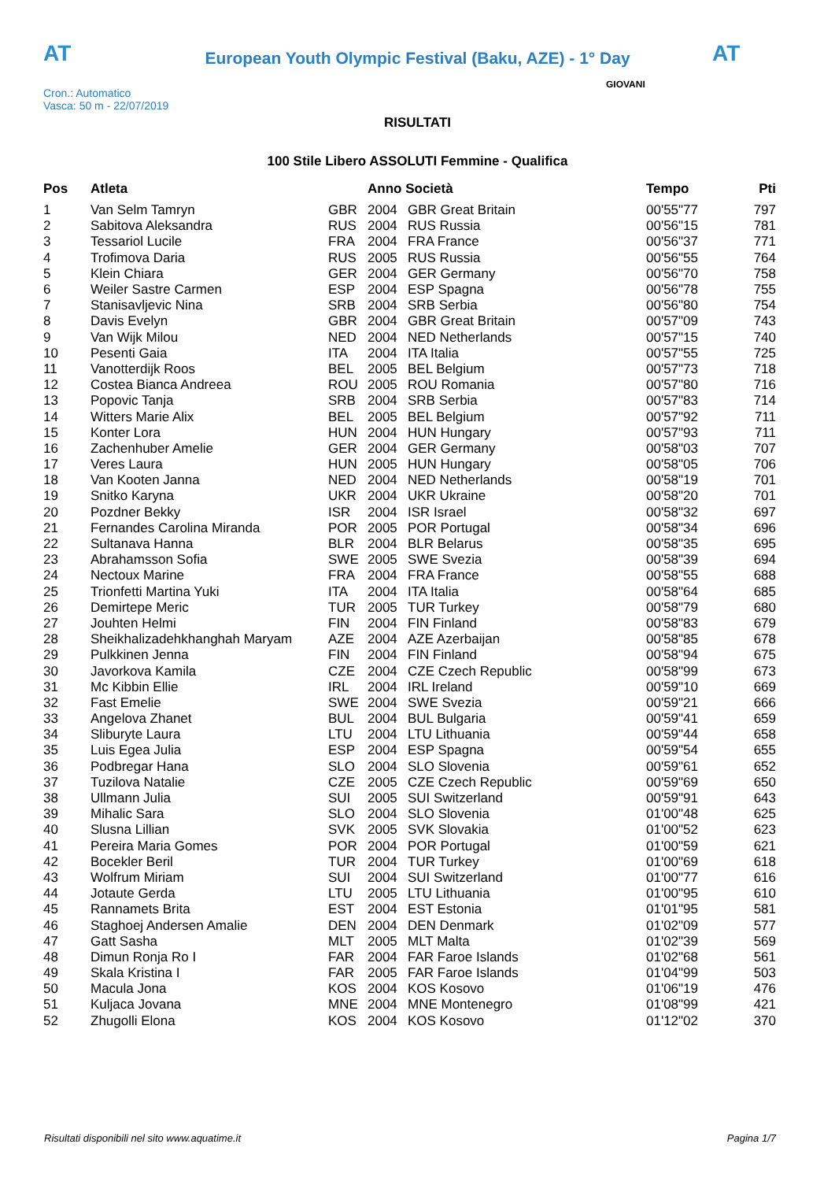AT AT
European Youth Olympic Festival (Baku, AZE) - 1° Day
Cron.: Automatico
Vasca: 50 m - 22/07/2019
GIOVANI
RISULTATI
100 Stile Libero ASSOLUTI Femmine - Qualifica
| Pos | Atleta | | Anno Società | | Tempo | Pti |
| --- | --- | --- | --- | --- | --- | --- |
| 1 | Van Selm Tamryn | GBR | 2004 | GBR Great Britain | 00'55"77 | 797 |
| 2 | Sabitova Aleksandra | RUS | 2004 | RUS Russia | 00'56"15 | 781 |
| 3 | Tessariol Lucile | FRA | 2004 | FRA France | 00'56"37 | 771 |
| 4 | Trofimova Daria | RUS | 2005 | RUS Russia | 00'56"55 | 764 |
| 5 | Klein Chiara | GER | 2004 | GER Germany | 00'56"70 | 758 |
| 6 | Weiler Sastre Carmen | ESP | 2004 | ESP Spagna | 00'56"78 | 755 |
| 7 | Stanisavljevic Nina | SRB | 2004 | SRB Serbia | 00'56"80 | 754 |
| 8 | Davis Evelyn | GBR | 2004 | GBR Great Britain | 00'57"09 | 743 |
| 9 | Van Wijk Milou | NED | 2004 | NED Netherlands | 00'57"15 | 740 |
| 10 | Pesenti Gaia | ITA | 2004 | ITA Italia | 00'57"55 | 725 |
| 11 | Vanotterdijk Roos | BEL | 2005 | BEL Belgium | 00'57"73 | 718 |
| 12 | Costea Bianca Andreea | ROU | 2005 | ROU Romania | 00'57"80 | 716 |
| 13 | Popovic Tanja | SRB | 2004 | SRB Serbia | 00'57"83 | 714 |
| 14 | Witters Marie Alix | BEL | 2005 | BEL Belgium | 00'57"92 | 711 |
| 15 | Konter Lora | HUN | 2004 | HUN Hungary | 00'57"93 | 711 |
| 16 | Zachenhuber Amelie | GER | 2004 | GER Germany | 00'58"03 | 707 |
| 17 | Veres Laura | HUN | 2005 | HUN Hungary | 00'58"05 | 706 |
| 18 | Van Kooten Janna | NED | 2004 | NED Netherlands | 00'58"19 | 701 |
| 19 | Snitko Karyna | UKR | 2004 | UKR Ukraine | 00'58"20 | 701 |
| 20 | Pozdner Bekky | ISR | 2004 | ISR Israel | 00'58"32 | 697 |
| 21 | Fernandes Carolina Miranda | POR | 2005 | POR Portugal | 00'58"34 | 696 |
| 22 | Sultanava Hanna | BLR | 2004 | BLR Belarus | 00'58"35 | 695 |
| 23 | Abrahamsson Sofia | SWE | 2005 | SWE Svezia | 00'58"39 | 694 |
| 24 | Nectoux Marine | FRA | 2004 | FRA France | 00'58"55 | 688 |
| 25 | Trionfetti Martina Yuki | ITA | 2004 | ITA Italia | 00'58"64 | 685 |
| 26 | Demirtepe Meric | TUR | 2005 | TUR Turkey | 00'58"79 | 680 |
| 27 | Jouhten Helmi | FIN | 2004 | FIN Finland | 00'58"83 | 679 |
| 28 | Sheikhalizadehkhanghah Maryam | AZE | 2004 | AZE Azerbaijan | 00'58"85 | 678 |
| 29 | Pulkkinen Jenna | FIN | 2004 | FIN Finland | 00'58"94 | 675 |
| 30 | Javorkova Kamila | CZE | 2004 | CZE Czech Republic | 00'58"99 | 673 |
| 31 | Mc Kibbin Ellie | IRL | 2004 | IRL Ireland | 00'59"10 | 669 |
| 32 | Fast Emelie | SWE | 2004 | SWE Svezia | 00'59"21 | 666 |
| 33 | Angelova Zhanet | BUL | 2004 | BUL Bulgaria | 00'59"41 | 659 |
| 34 | Sliburyte Laura | LTU | 2004 | LTU Lithuania | 00'59"44 | 658 |
| 35 | Luis Egea Julia | ESP | 2004 | ESP Spagna | 00'59"54 | 655 |
| 36 | Podbregar Hana | SLO | 2004 | SLO Slovenia | 00'59"61 | 652 |
| 37 | Tuzilova Natalie | CZE | 2005 | CZE Czech Republic | 00'59"69 | 650 |
| 38 | Ullmann Julia | SUI | 2005 | SUI Switzerland | 00'59"91 | 643 |
| 39 | Mihalic Sara | SLO | 2004 | SLO Slovenia | 01'00"48 | 625 |
| 40 | Slusna Lillian | SVK | 2005 | SVK Slovakia | 01'00"52 | 623 |
| 41 | Pereira Maria Gomes | POR | 2004 | POR Portugal | 01'00"59 | 621 |
| 42 | Bocekler Beril | TUR | 2004 | TUR Turkey | 01'00"69 | 618 |
| 43 | Wolfrum Miriam | SUI | 2004 | SUI Switzerland | 01'00"77 | 616 |
| 44 | Jotaute Gerda | LTU | 2005 | LTU Lithuania | 01'00"95 | 610 |
| 45 | Rannamets Brita | EST | 2004 | EST Estonia | 01'01"95 | 581 |
| 46 | Staghoej Andersen Amalie | DEN | 2004 | DEN Denmark | 01'02"09 | 577 |
| 47 | Gatt Sasha | MLT | 2005 | MLT Malta | 01'02"39 | 569 |
| 48 | Dimun Ronja Ro I | FAR | 2004 | FAR Faroe Islands | 01'02"68 | 561 |
| 49 | Skala Kristina I | FAR | 2005 | FAR Faroe Islands | 01'04"99 | 503 |
| 50 | Macula Jona | KOS | 2004 | KOS Kosovo | 01'06"19 | 476 |
| 51 | Kuljaca Jovana | MNE | 2004 | MNE Montenegro | 01'08"99 | 421 |
| 52 | Zhugolli Elona | KOS | 2004 | KOS Kosovo | 01'12"02 | 370 |
Risultati disponibili nel sito www.aquatime.it Pagina 1/7